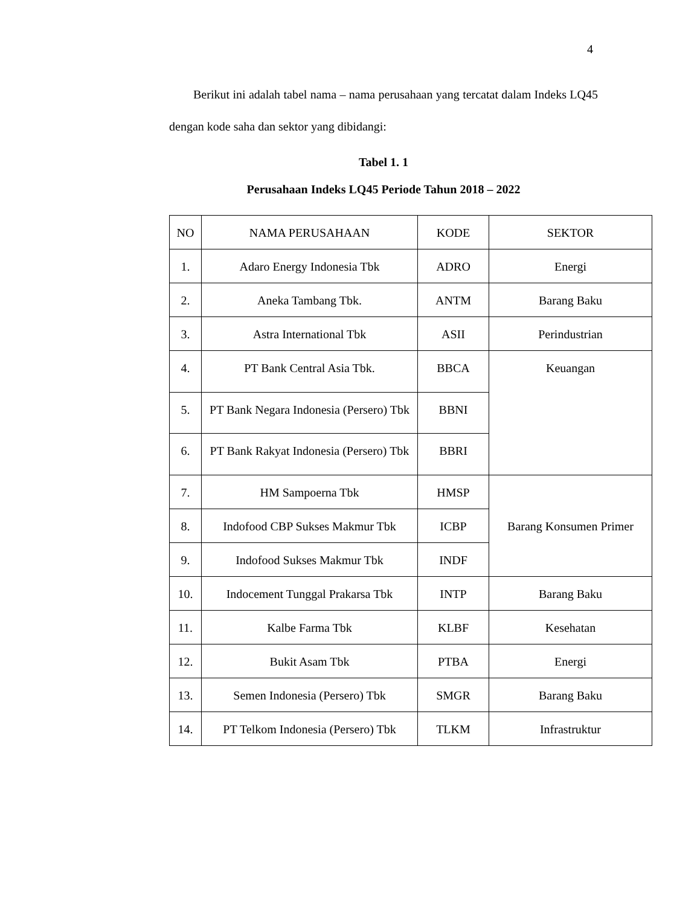4
Berikut ini adalah tabel nama – nama perusahaan yang tercatat dalam Indeks LQ45 dengan kode saha dan sektor yang dibidangi:
Tabel 1. 1
Perusahaan Indeks LQ45 Periode Tahun 2018 – 2022
| NO | NAMA PERUSAHAAN | KODE | SEKTOR |
| --- | --- | --- | --- |
| 1. | Adaro Energy Indonesia Tbk | ADRO | Energi |
| 2. | Aneka Tambang Tbk. | ANTM | Barang Baku |
| 3. | Astra International Tbk | ASII | Perindustrian |
| 4. | PT Bank Central Asia Tbk. | BBCA | Keuangan |
| 5. | PT Bank Negara Indonesia (Persero) Tbk | BBNI | |
| 6. | PT Bank Rakyat Indonesia (Persero) Tbk | BBRI | |
| 7. | HM Sampoerna Tbk | HMSP | Barang Konsumen Primer |
| 8. | Indofood CBP Sukses Makmur Tbk | ICBP | |
| 9. | Indofood Sukses Makmur Tbk | INDF | |
| 10. | Indocement Tunggal Prakarsa Tbk | INTP | Barang Baku |
| 11. | Kalbe Farma Tbk | KLBF | Kesehatan |
| 12. | Bukit Asam Tbk | PTBA | Energi |
| 13. | Semen Indonesia (Persero) Tbk | SMGR | Barang Baku |
| 14. | PT Telkom Indonesia (Persero) Tbk | TLKM | Infrastruktur |